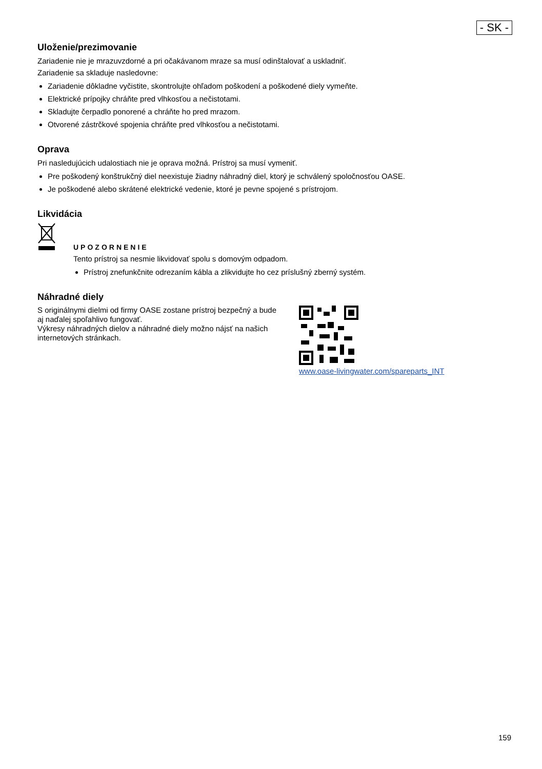- SK -
Uloženie/prezimovanie
Zariadenie nie je mrazuvzdorné a pri očakávanom mraze sa musí odinštalovať a uskladniť.
Zariadenie sa skladuje nasledovne:
Zariadenie dôkladne vyčistite, skontrolujte ohľadom poškodení a poškodené diely vymeňte.
Elektrické prípojky chráňte pred vlhkosťou a nečistotami.
Skladujte čerpadlo ponorené a chráňte ho pred mrazom.
Otvorené zástrčkové spojenia chráňte pred vlhkosťou a nečistotami.
Oprava
Pri nasledujúcich udalostiach nie je oprava možná. Prístroj sa musí vymeniť.
Pre poškodený konštrukčný diel neexistuje žiadny náhradný diel, ktorý je schválený spoločnosťou OASE.
Je poškodené alebo skrátené elektrické vedenie, ktoré je pevne spojené s prístrojom.
Likvidácia
UPOZORNENIE
Tento prístroj sa nesmie likvidovať spolu s domovým odpadom.
Prístroj znefunkčnite odrezaním kábla a zlikvidujte ho cez príslušný zberný systém.
Náhradné diely
S originálnymi dielmi od firmy OASE zostane prístroj bezpečný a bude aj naďalej spoľahlivo fungovať.
Výkresy náhradných dielov a náhradné diely možno nájsť na našich internetových stránkach.
www.oase-livingwater.com/spareparts_INT
159